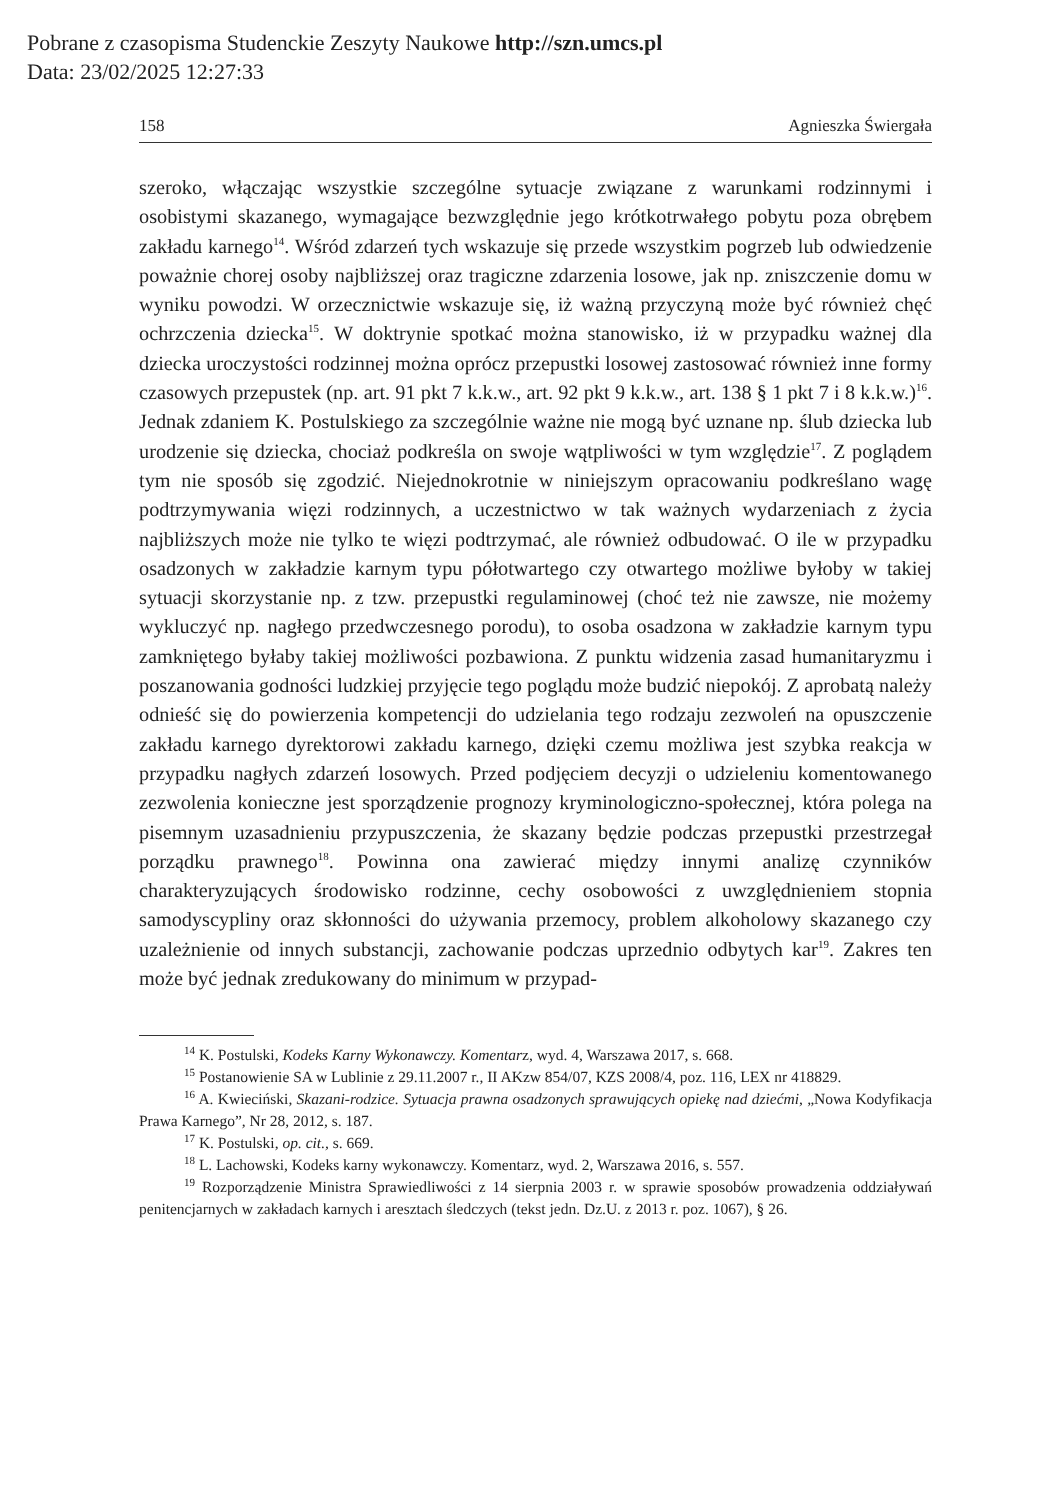Pobrane z czasopisma Studenckie Zeszyty Naukowe http://szn.umcs.pl
Data: 23/02/2025 12:27:33
158 Agnieszka Świergała
szeroko, włączając wszystkie szczególne sytuacje związane z warunkami rodzinnymi i osobistymi skazanego, wymagające bezwzględnie jego krótkotrwałego pobytu poza obrębem zakładu karnego<sup>14</sup>. Wśród zdarzeń tych wskazuje się przede wszystkim pogrzeb lub odwiedzenie poważnie chorej osoby najbliższej oraz tragiczne zdarzenia losowe, jak np. zniszczenie domu w wyniku powodzi. W orzecznictwie wskazuje się, iż ważną przyczyną może być również chęć ochrzczenia dziecka<sup>15</sup>. W doktrynie spotkać można stanowisko, iż w przypadku ważnej dla dziecka uroczystości rodzinnej można oprócz przepustki losowej zastosować również inne formy czasowych przepustek (np. art. 91 pkt 7 k.k.w., art. 92 pkt 9 k.k.w., art. 138 § 1 pkt 7 i 8 k.k.w.)<sup>16</sup>. Jednak zdaniem K. Postulskiego za szczególnie ważne nie mogą być uznane np. ślub dziecka lub urodzenie się dziecka, chociaż podkreśla on swoje wątpliwości w tym względzie<sup>17</sup>. Z poglądem tym nie sposób się zgodzić. Niejednokrotnie w niniejszym opracowaniu podkreślano wagę podtrzymywania więzi rodzinnych, a uczestnictwo w tak ważnych wydarzeniach z życia najbliższych może nie tylko te więzi podtrzymać, ale również odbudować. O ile w przypadku osadzonych w zakładzie karnym typu półotwartego czy otwartego możliwe byłoby w takiej sytuacji skorzystanie np. z tzw. przepustki regulaminowej (choć też nie zawsze, nie możemy wykluczyć np. nagłego przedwczesnego porodu), to osoba osadzona w zakładzie karnym typu zamkniętego byłaby takiej możliwości pozbawiona. Z punktu widzenia zasad humanitaryzmu i poszanowania godności ludzkiej przyjęcie tego poglądu może budzić niepokój. Z aprobatą należy odnieść się do powierzenia kompetencji do udzielania tego rodzaju zezwoleń na opuszczenie zakładu karnego dyrektorowi zakładu karnego, dzięki czemu możliwa jest szybka reakcja w przypadku nagłych zdarzeń losowych. Przed podjęciem decyzji o udzieleniu komentowanego zezwolenia konieczne jest sporządzenie prognozy kryminologiczno-społecznej, która polega na pisemnym uzasadnieniu przypuszczenia, że skazany będzie podczas przepustki przestrzegał porządku prawnego<sup>18</sup>. Powinna ona zawierać między innymi analizę czynników charakteryzujących środowisko rodzinne, cechy osobowości z uwzględnieniem stopnia samodyscypliny oraz skłonności do używania przemocy, problem alkoholowy skazanego czy uzależnienie od innych substancji, zachowanie podczas uprzednio odbytych kar<sup>19</sup>. Zakres ten może być jednak zredukowany do minimum w przypad-
<sup>14</sup> K. Postulski, Kodeks Karny Wykonawczy. Komentarz, wyd. 4, Warszawa 2017, s. 668.
<sup>15</sup> Postanowienie SA w Lublinie z 29.11.2007 r., II AKzw 854/07, KZS 2008/4, poz. 116, LEX nr 418829.
<sup>16</sup> A. Kwieciński, Skazani-rodzice. Sytuacja prawna osadzonych sprawujących opiekę nad dziećmi, „Nowa Kodyfikacja Prawa Karnego”, Nr 28, 2012, s. 187.
<sup>17</sup> K. Postulski, op. cit., s. 669.
<sup>18</sup> L. Lachowski, Kodeks karny wykonawczy. Komentarz, wyd. 2, Warszawa 2016, s. 557.
<sup>19</sup> Rozporządzenie Ministra Sprawiedliwości z 14 sierpnia 2003 r. w sprawie sposobów prowadzenia oddziaływań penitencjarnych w zakładach karnych i aresztach śledczych (tekst jedn. Dz.U. z 2013 r. poz. 1067), § 26.